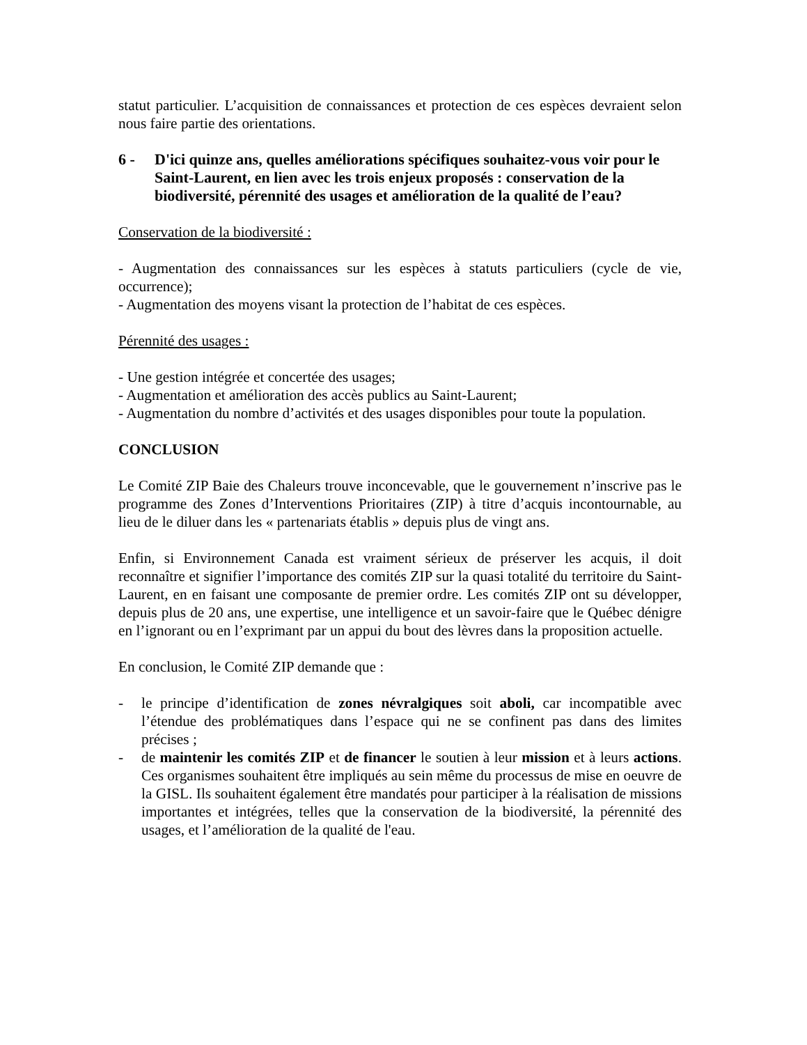statut particulier. L’acquisition de connaissances et protection de ces espèces devraient selon nous faire partie des orientations.
6 - D'ici quinze ans, quelles améliorations spécifiques souhaitez-vous voir pour le Saint-Laurent, en lien avec les trois enjeux proposés : conservation de la biodiversité, pérennité des usages et amélioration de la qualité de l’eau?
Conservation de la biodiversité :
- Augmentation des connaissances sur les espèces à statuts particuliers (cycle de vie, occurrence);
- Augmentation des moyens visant la protection de l’habitat de ces espèces.
Pérennité des usages :
- Une gestion intégrée et concertée des usages;
- Augmentation et amélioration des accès publics au Saint-Laurent;
- Augmentation du nombre d’activités et des usages disponibles pour toute la population.
CONCLUSION
Le Comité ZIP Baie des Chaleurs trouve inconcevable, que le gouvernement n’inscrive pas le programme des Zones d’Interventions Prioritaires (ZIP) à titre d’acquis incontournable, au lieu de le diluer dans les « partenariats établis » depuis plus de vingt ans.
Enfin, si Environnement Canada est vraiment sérieux de préserver les acquis, il doit reconnaître et signifier l’importance des comités ZIP sur la quasi totalité du territoire du Saint-Laurent, en en faisant une composante de premier ordre. Les comités ZIP ont su développer, depuis plus de 20 ans, une expertise, une intelligence et un savoir-faire que le Québec dénigre en l’ignorant ou en l’exprimant par un appui du bout des lèvres dans la proposition actuelle.
En conclusion, le Comité ZIP demande que :
- le principe d’identification de zones névralgiques soit aboli, car incompatible avec l’étendue des problématiques dans l’espace qui ne se confinent pas dans des limites précises ;
- de maintenir les comités ZIP et de financer le soutien à leur mission et à leurs actions. Ces organismes souhaitent être impliqués au sein même du processus de mise en oeuvre de la GISL. Ils souhaitent également être mandatés pour participer à la réalisation de missions importantes et intégrées, telles que la conservation de la biodiversité, la pérennité des usages, et l’amélioration de la qualité de l'eau.